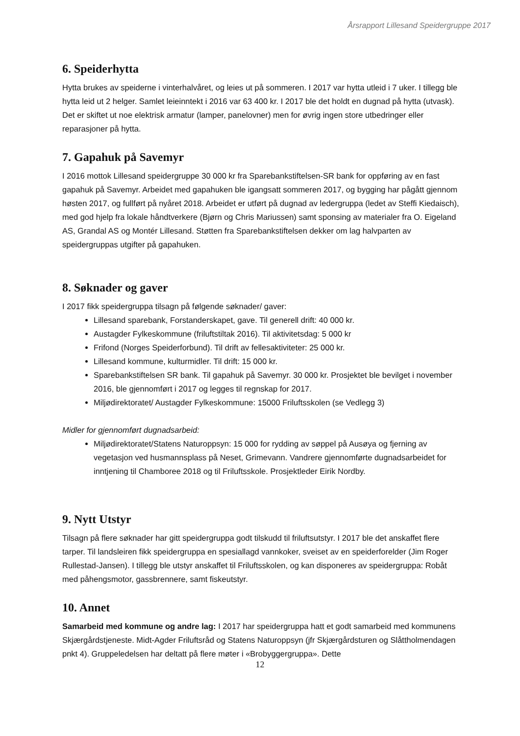Årsrapport Lillesand Speidergruppe 2017
6. Speiderhytta
Hytta brukes av speiderne i vinterhalvåret, og leies ut på sommeren. I 2017 var hytta utleid i 7 uker. I tillegg ble hytta leid ut 2 helger. Samlet leieinntekt i 2016 var 63 400 kr. I 2017 ble det holdt en dugnad på hytta (utvask). Det er skiftet ut noe elektrisk armatur (lamper, panelovner) men for øvrig ingen store utbedringer eller reparasjoner på hytta.
7. Gapahuk på Savemyr
I 2016 mottok Lillesand speidergruppe 30 000 kr fra Sparebankstiftelsen-SR bank for oppføring av en fast gapahuk på Savemyr. Arbeidet med gapahuken ble igangsatt sommeren 2017, og bygging har pågått gjennom høsten 2017, og fullført på nyåret 2018. Arbeidet er utført på dugnad av ledergruppa (ledet av Steffi Kiedaisch), med god hjelp fra lokale håndtverkere (Bjørn og Chris Mariussen) samt sponsing av materialer fra O. Eigeland AS, Grandal AS og Montér Lillesand. Støtten fra Sparebankstiftelsen dekker om lag halvparten av speidergruppas utgifter på gapahuken.
8. Søknader og gaver
I 2017 fikk speidergruppa tilsagn på følgende søknader/ gaver:
Lillesand sparebank, Forstanderskapet, gave. Til generell drift: 40 000 kr.
Austagder Fylkeskommune (friluftstiltak 2016). Til aktivitetsdag: 5 000 kr
Frifond (Norges Speiderforbund). Til drift av fellesaktiviteter: 25 000 kr.
Lillesand kommune, kulturmidler. Til drift: 15 000 kr.
Sparebankstiftelsen SR bank. Til gapahuk på Savemyr. 30 000 kr. Prosjektet ble bevilget i november 2016, ble gjennomført i 2017 og legges til regnskap for 2017.
Miljødirektoratet/ Austagder Fylkeskommune: 15000 Friluftsskolen (se Vedlegg 3)
Midler for gjennomført dugnadsarbeid:
Miljødirektoratet/Statens Naturoppsyn: 15 000 for rydding av søppel på Ausøya og fjerning av vegetasjon ved husmannsplass på Neset, Grimevann. Vandrere gjennomførte dugnadsarbeidet for inntjening til Chamboree 2018 og til Friluftsskole. Prosjektleder Eirik Nordby.
9. Nytt Utstyr
Tilsagn på flere søknader har gitt speidergruppa godt tilskudd til friluftsutstyr. I 2017 ble det anskaffet flere tarper. Til landsleiren fikk speidergruppa en spesiallagd vannkoker, sveiset av en speiderforelder (Jim Roger Rullestad-Jansen). I tillegg ble utstyr anskaffet til Friluftsskolen, og kan disponeres av speidergruppa: Robåt med påhengsmotor, gassbrennere, samt fiskeutstyr.
10. Annet
Samarbeid med kommune og andre lag: I 2017 har speidergruppa hatt et godt samarbeid med kommunens Skjærgårdstjeneste. Midt-Agder Friluftsråd og Statens Naturoppsyn (jfr Skjærgårdsturen og Slåttholmendagen pnkt 4). Gruppeledelsen har deltatt på flere møter i «Brobyggergruppa». Dette
12